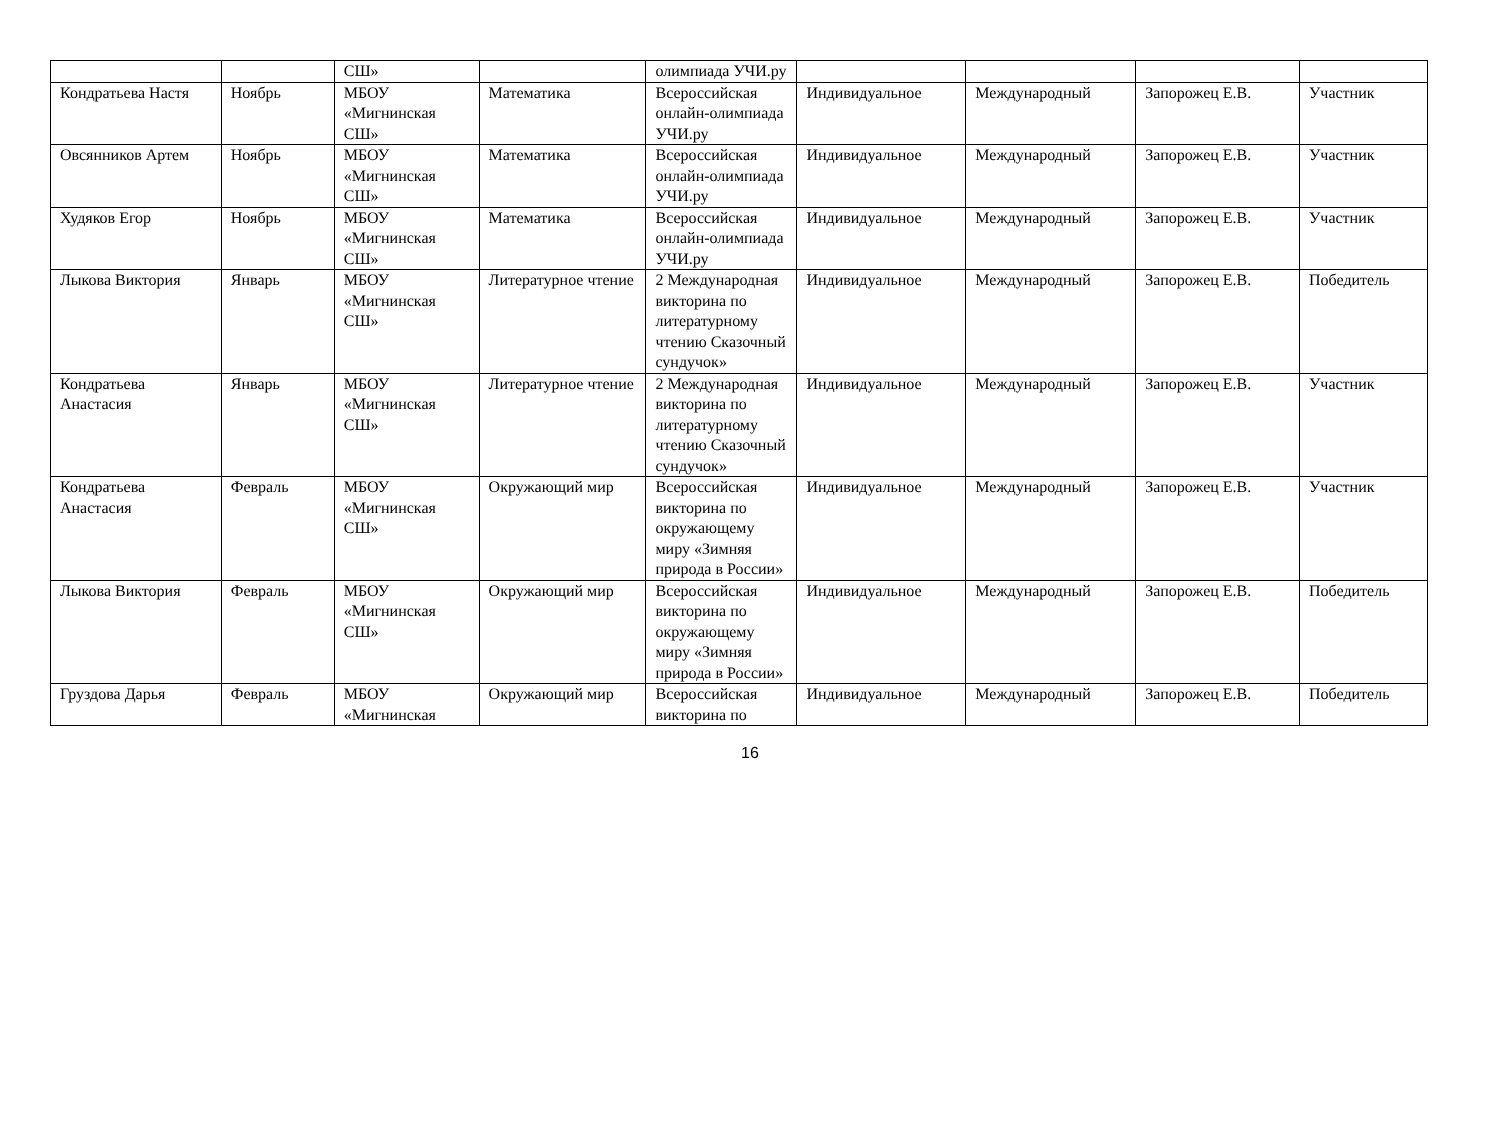| | | СШ» | | олимпиада УЧИ.ру | | | | |
| Кондратьева Настя | Ноябрь | МБОУ «Мигнинская СШ» | Математика | Всероссийская онлайн-олимпиада УЧИ.ру | Индивидуальное | Международный | Запорожец Е.В. | Участник |
| Овсянников Артем | Ноябрь | МБОУ «Мигнинская СШ» | Математика | Всероссийская онлайн-олимпиада УЧИ.ру | Индивидуальное | Международный | Запорожец Е.В. | Участник |
| Худяков Егор | Ноябрь | МБОУ «Мигнинская СШ» | Математика | Всероссийская онлайн-олимпиада УЧИ.ру | Индивидуальное | Международный | Запорожец Е.В. | Участник |
| Лыкова Виктория | Январь | МБОУ «Мигнинская СШ» | Литературное чтение | 2 Международная викторина по литературному чтению Сказочный сундучок» | Индивидуальное | Международный | Запорожец Е.В. | Победитель |
| Кондратьева Анастасия | Январь | МБОУ «Мигнинская СШ» | Литературное чтение | 2 Международная викторина по литературному чтению Сказочный сундучок» | Индивидуальное | Международный | Запорожец Е.В. | Участник |
| Кондратьева Анастасия | Февраль | МБОУ «Мигнинская СШ» | Окружающий мир | Всероссийская викторина по окружающему миру «Зимняя природа в России» | Индивидуальное | Международный | Запорожец Е.В. | Участник |
| Лыкова Виктория | Февраль | МБОУ «Мигнинская СШ» | Окружающий мир | Всероссийская викторина по окружающему миру «Зимняя природа в России» | Индивидуальное | Международный | Запорожец Е.В. | Победитель |
| Груздова Дарья | Февраль | МБОУ «Мигнинская | Окружающий мир | Всероссийская викторина по | Индивидуальное | Международный | Запорожец Е.В. | Победитель |
16